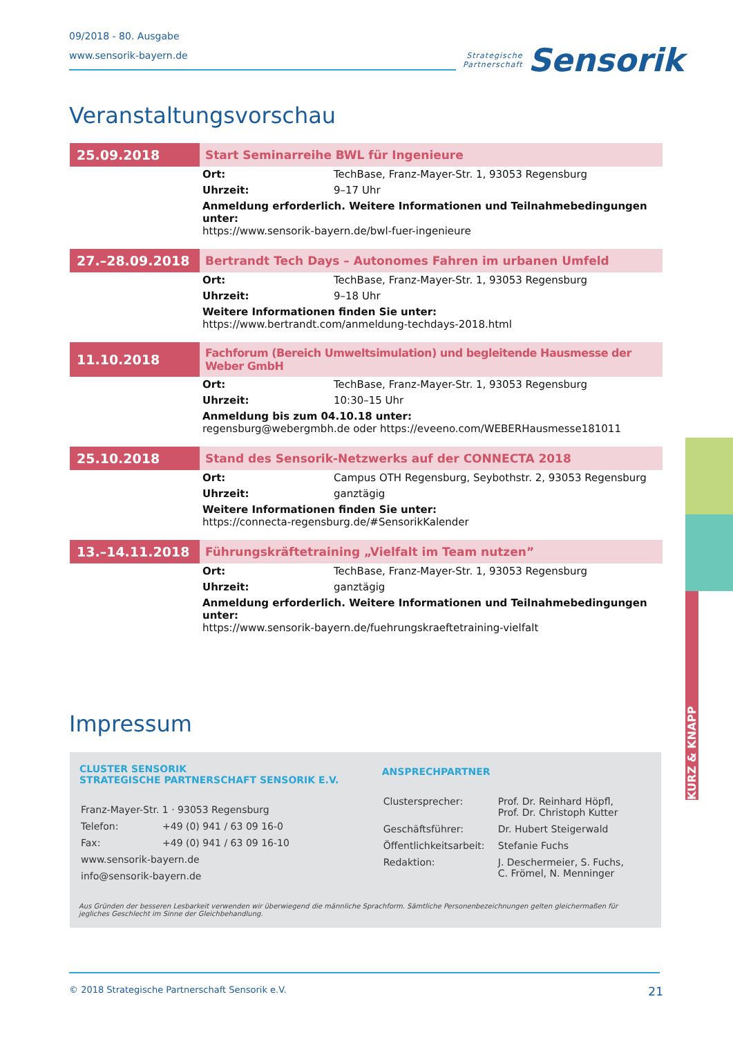09/2018 - 80. Ausgabe
www.sensorik-bayern.de
Strategische
Partnerschaft
Sensorik
Veranstaltungsvorschau
| 25.09.2018 | Start Seminarreihe BWL für Ingenieure | |
| | Ort: | TechBase, Franz-Mayer-Str. 1, 93053 Regensburg |
| | Uhrzeit: | 9–17 Uhr |
| | Anmeldung erforderlich. Weitere Informationen und Teilnahmebedingungen unter: https://www.sensorik-bayern.de/bwl-fuer-ingenieure | |
| 27.–28.09.2018 | Bertrandt Tech Days – Autonomes Fahren im urbanen Umfeld | |
| | Ort: | TechBase, Franz-Mayer-Str. 1, 93053 Regensburg |
| | Uhrzeit: | 9–18 Uhr |
| | Weitere Informationen finden Sie unter: https://www.bertrandt.com/anmeldung-techdays-2018.html | |
| 11.10.2018 | Fachforum (Bereich Umweltsimulation) und begleitende Hausmesse der Weber GmbH | |
| | Ort: | TechBase, Franz-Mayer-Str. 1, 93053 Regensburg |
| | Uhrzeit: | 10:30–15 Uhr |
| | Anmeldung bis zum 04.10.18 unter: regensburg@webergmbh.de oder https://eveeno.com/WEBERHausmesse181011 | |
| 25.10.2018 | Stand des Sensorik-Netzwerks auf der CONNECTA 2018 | |
| | Ort: | Campus OTH Regensburg, Seybothstr. 2, 93053 Regensburg |
| | Uhrzeit: | ganztägig |
| | Weitere Informationen finden Sie unter: https://connecta-regensburg.de/#SensorikKalender | |
| 13.–14.11.2018 | Führungskräftetraining „Vielfalt im Team nutzen” | |
| | Ort: | TechBase, Franz-Mayer-Str. 1, 93053 Regensburg |
| | Uhrzeit: | ganztägig |
| | Anmeldung erforderlich. Weitere Informationen und Teilnahmebedingungen unter: https://www.sensorik-bayern.de/fuehrungskraeftetraining-vielfalt | |
Impressum
CLUSTER SENSORIK
STRATEGISCHE PARTNERSCHAFT SENSORIK E.V.
| Franz-Mayer-Str. 1 · 93053 Regensburg | |
| Telefon: | +49 (0) 941 / 63 09 16-0 |
| Fax: | +49 (0) 941 / 63 09 16-10 |
| www.sensorik-bayern.de | |
| info@sensorik-bayern.de | |
ANSPRECHPARTNER
| Clustersprecher: | Prof. Dr. Reinhard Höpfl, Prof. Dr. Christoph Kutter |
| Geschäftsführer: | Dr. Hubert Steigerwald |
| Öffentlichkeitsarbeit: | Stefanie Fuchs |
| Redaktion: | J. Deschermeier, S. Fuchs, C. Frömel, N. Menninger |
Aus Gründen der besseren Lesbarkeit verwenden wir überwiegend die männliche Sprachform. Sämtliche Personenbezeichnungen gelten gleichermaßen für jegliches Geschlecht im Sinne der Gleichbehandlung.
KURZ & KNAPP
© 2018 Strategische Partnerschaft Sensorik e.V. 21